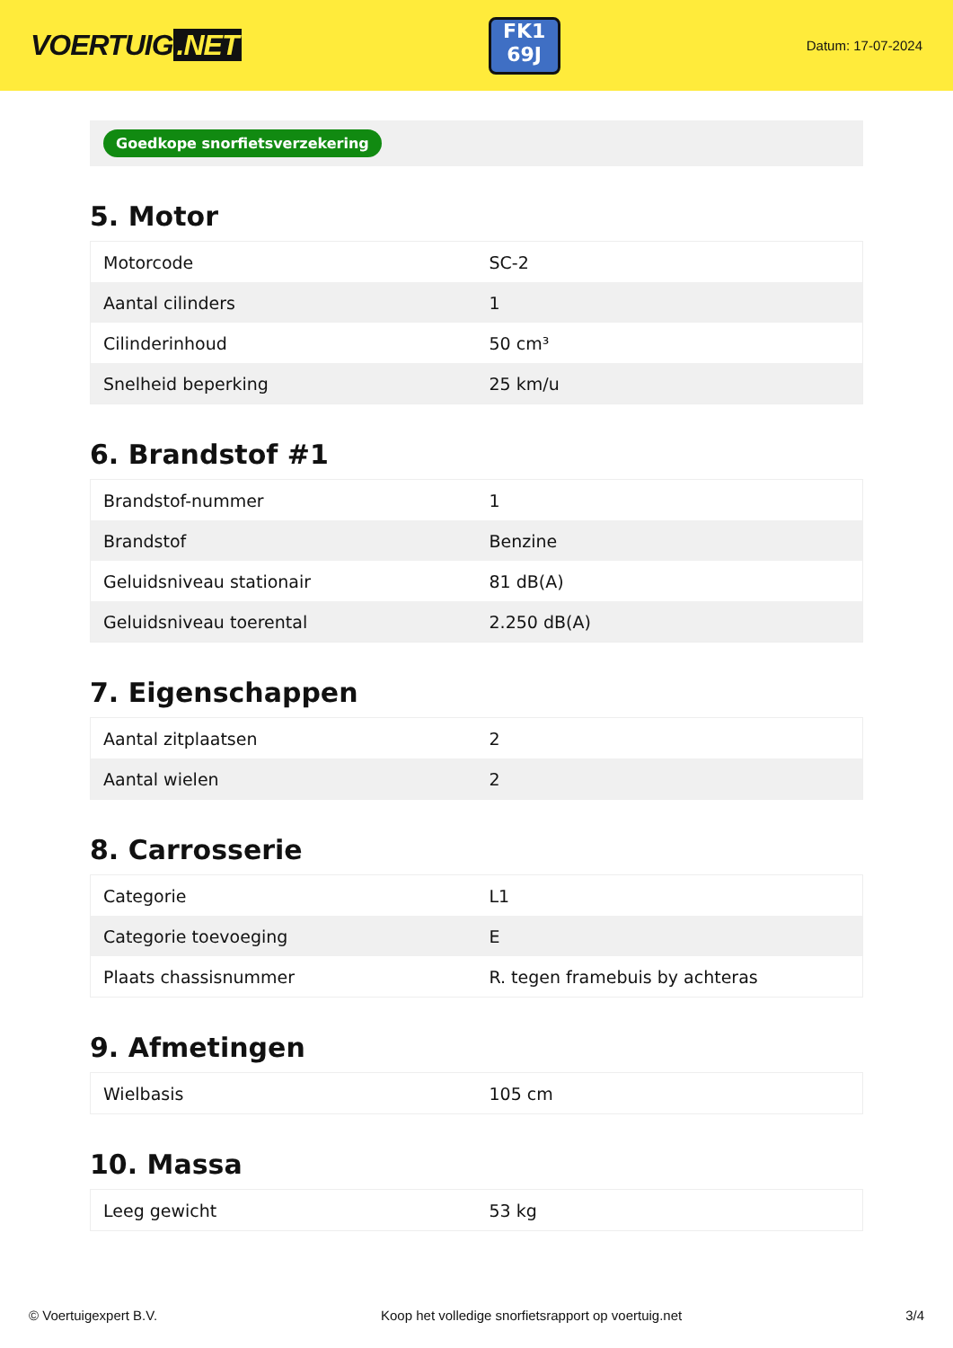VOERTUIG.NET
FK1
69J
Datum: 17-07-2024
Goedkope snorfietsverzekering
5. Motor
| Motorcode | SC-2 |
| Aantal cilinders | 1 |
| Cilinderinhoud | 50 cm³ |
| Snelheid beperking | 25 km/u |
6. Brandstof #1
| Brandstof-nummer | 1 |
| Brandstof | Benzine |
| Geluidsniveau stationair | 81 dB(A) |
| Geluidsniveau toerental | 2.250 dB(A) |
7. Eigenschappen
| Aantal zitplaatsen | 2 |
| Aantal wielen | 2 |
8. Carrosserie
| Categorie | L1 |
| Categorie toevoeging | E |
| Plaats chassisnummer | R. tegen framebuis by achteras |
9. Afmetingen
| Wielbasis | 105 cm |
10. Massa
| Leeg gewicht | 53 kg |
© Voertuigexpert B.V. Koop het volledige snorfietsrapport op voertuig.net 3/4